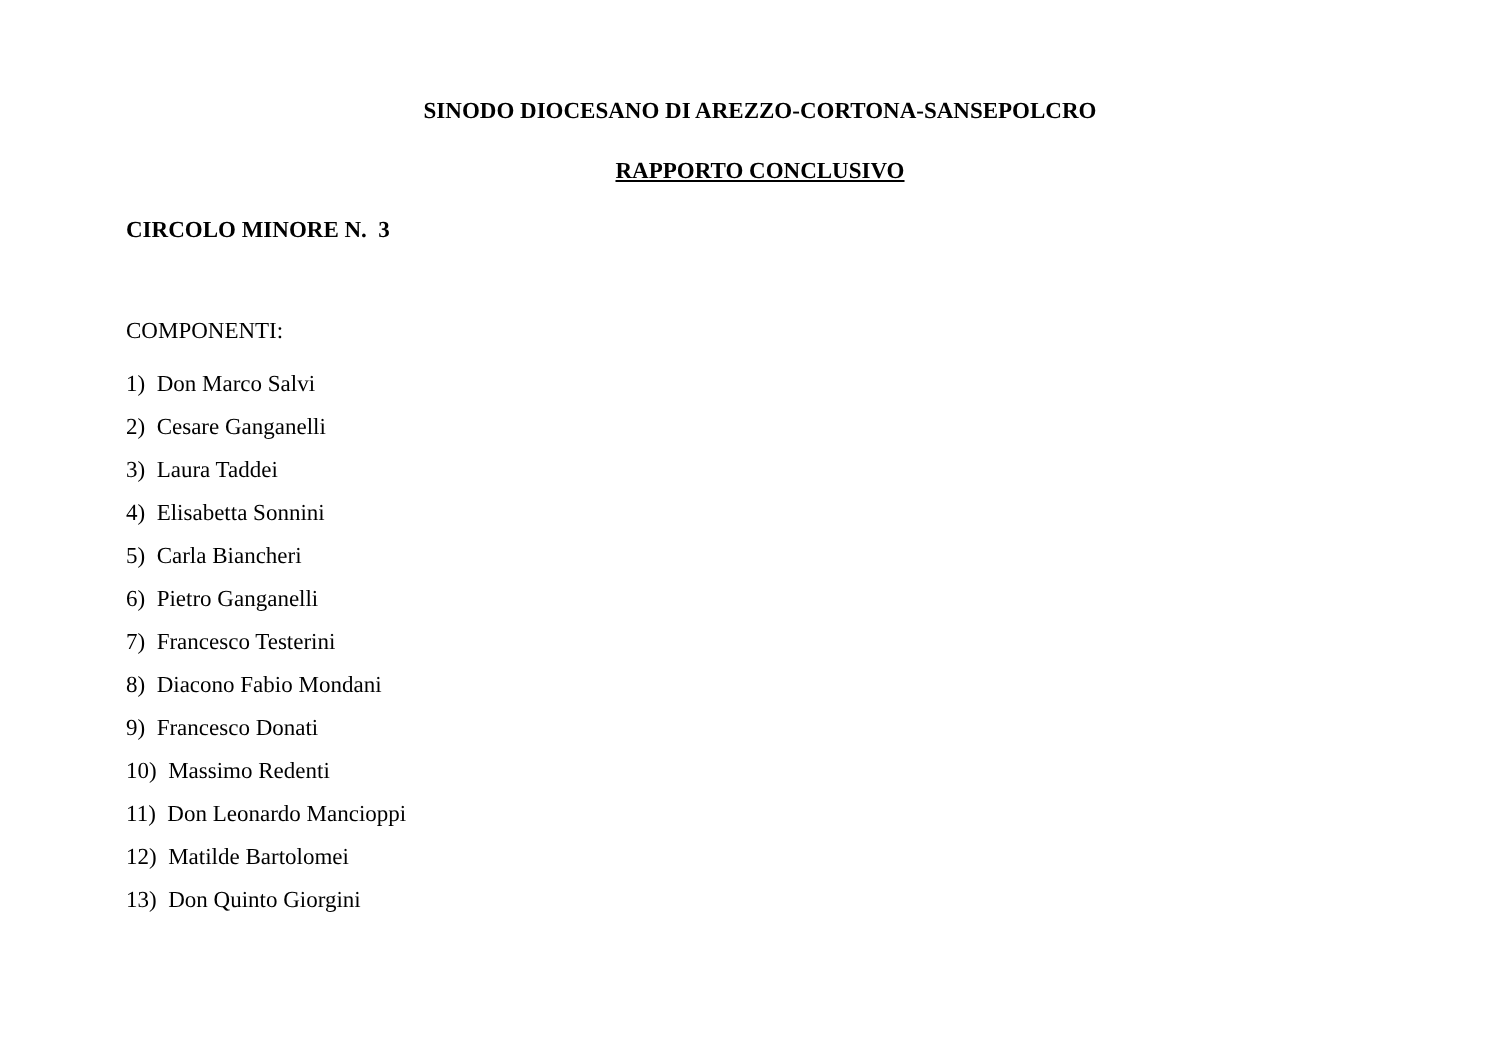SINODO DIOCESANO DI AREZZO-CORTONA-SANSEPOLCRO
RAPPORTO CONCLUSIVO
CIRCOLO MINORE N. 3
COMPONENTI:
1) Don Marco Salvi
2) Cesare Ganganelli
3) Laura Taddei
4) Elisabetta Sonnini
5) Carla Biancheri
6) Pietro Ganganelli
7) Francesco Testerini
8) Diacono Fabio Mondani
9) Francesco Donati
10) Massimo Redenti
11) Don Leonardo Mancioppi
12) Matilde Bartolomei
13) Don Quinto Giorgini